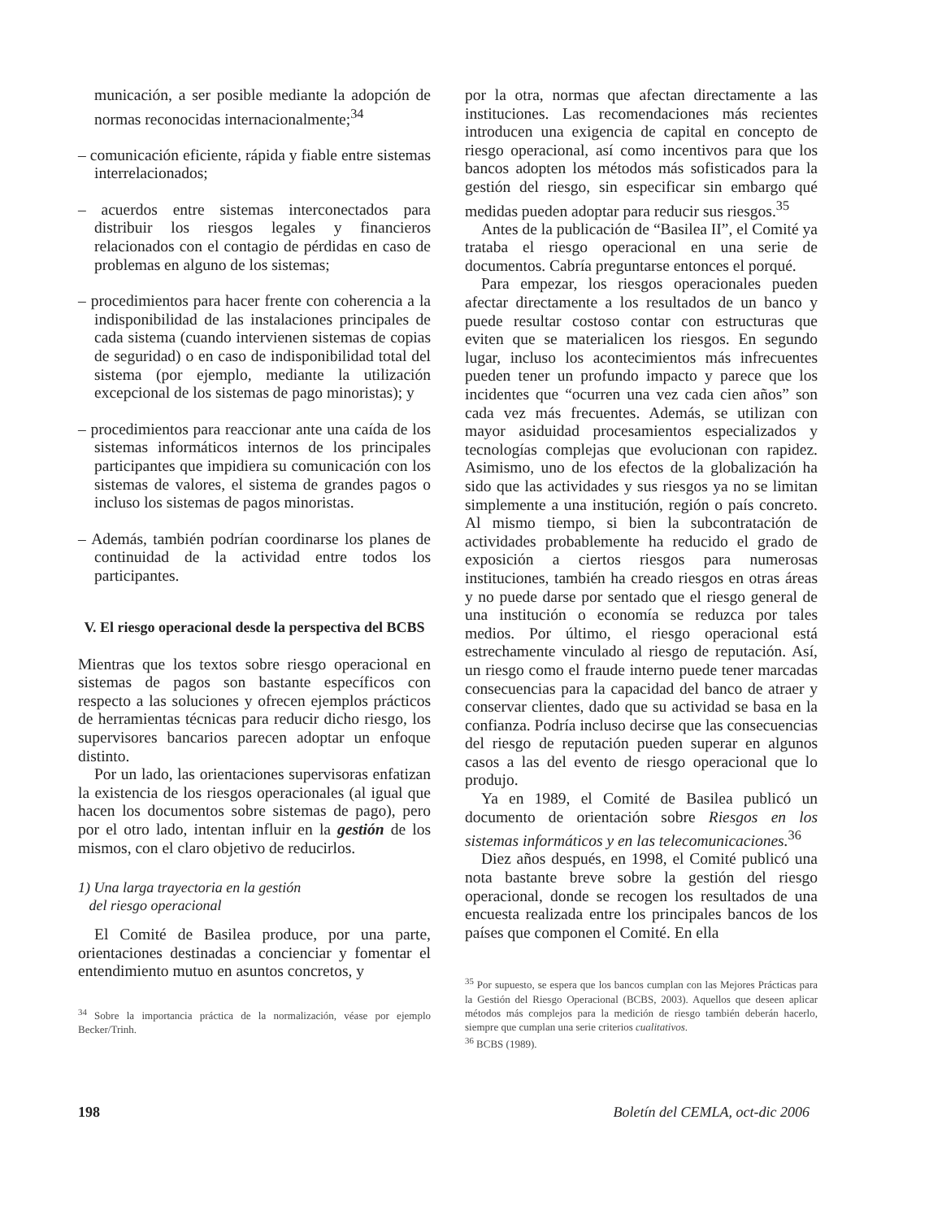municación, a ser posible mediante la adopción de normas reconocidas internacionalmente;<sup>34</sup>
– comunicación eficiente, rápida y fiable entre sistemas interrelacionados;
– acuerdos entre sistemas interconectados para distribuir los riesgos legales y financieros relacionados con el contagio de pérdidas en caso de problemas en alguno de los sistemas;
– procedimientos para hacer frente con coherencia a la indisponibilidad de las instalaciones principales de cada sistema (cuando intervienen sistemas de copias de seguridad) o en caso de indisponibilidad total del sistema (por ejemplo, mediante la utilización excepcional de los sistemas de pago minoristas); y
– procedimientos para reaccionar ante una caída de los sistemas informáticos internos de los principales participantes que impidiera su comunicación con los sistemas de valores, el sistema de grandes pagos o incluso los sistemas de pagos minoristas.
– Además, también podrían coordinarse los planes de continuidad de la actividad entre todos los participantes.
V. El riesgo operacional desde la perspectiva del BCBS
Mientras que los textos sobre riesgo operacional en sistemas de pagos son bastante específicos con respecto a las soluciones y ofrecen ejemplos prácticos de herramientas técnicas para reducir dicho riesgo, los supervisores bancarios parecen adoptar un enfoque distinto.
Por un lado, las orientaciones supervisoras enfatizan la existencia de los riesgos operacionales (al igual que hacen los documentos sobre sistemas de pago), pero por el otro lado, intentan influir en la gestión de los mismos, con el claro objetivo de reducirlos.
1) Una larga trayectoria en la gestión
del riesgo operacional
El Comité de Basilea produce, por una parte, orientaciones destinadas a concienciar y fomentar el entendimiento mutuo en asuntos concretos, y
<sup>34</sup> Sobre la importancia práctica de la normalización, véase por ejemplo Becker/Trinh.
por la otra, normas que afectan directamente a las instituciones. Las recomendaciones más recientes introducen una exigencia de capital en concepto de riesgo operacional, así como incentivos para que los bancos adopten los métodos más sofisticados para la gestión del riesgo, sin especificar sin embargo qué medidas pueden adoptar para reducir sus riesgos.<sup>35</sup>
Antes de la publicación de “Basilea II”, el Comité ya trataba el riesgo operacional en una serie de documentos. Cabría preguntarse entonces el porqué.
Para empezar, los riesgos operacionales pueden afectar directamente a los resultados de un banco y puede resultar costoso contar con estructuras que eviten que se materialicen los riesgos. En segundo lugar, incluso los acontecimientos más infrecuentes pueden tener un profundo impacto y parece que los incidentes que “ocurren una vez cada cien años” son cada vez más frecuentes. Además, se utilizan con mayor asiduidad procesamientos especializados y tecnologías complejas que evolucionan con rapidez. Asimismo, uno de los efectos de la globalización ha sido que las actividades y sus riesgos ya no se limitan simplemente a una institución, región o país concreto. Al mismo tiempo, si bien la subcontratación de actividades probablemente ha reducido el grado de exposición a ciertos riesgos para numerosas instituciones, también ha creado riesgos en otras áreas y no puede darse por sentado que el riesgo general de una institución o economía se reduzca por tales medios. Por último, el riesgo operacional está estrechamente vinculado al riesgo de reputación. Así, un riesgo como el fraude interno puede tener marcadas consecuencias para la capacidad del banco de atraer y conservar clientes, dado que su actividad se basa en la confianza. Podría incluso decirse que las consecuencias del riesgo de reputación pueden superar en algunos casos a las del evento de riesgo operacional que lo produjo.
Ya en 1989, el Comité de Basilea publicó un documento de orientación sobre Riesgos en los sistemas informáticos y en las telecomunicaciones.<sup>36</sup>
Diez años después, en 1998, el Comité publicó una nota bastante breve sobre la gestión del riesgo operacional, donde se recogen los resultados de una encuesta realizada entre los principales bancos de los países que componen el Comité. En ella
<sup>35</sup> Por supuesto, se espera que los bancos cumplan con las Mejores Prácticas para la Gestión del Riesgo Operacional (BCBS, 2003). Aquellos que deseen aplicar métodos más complejos para la medición de riesgo también deberán hacerlo, siempre que cumplan una serie criterios cualitativos.
<sup>36</sup> BCBS (1989).
198 Boletín del CEMLA, oct-dic 2006